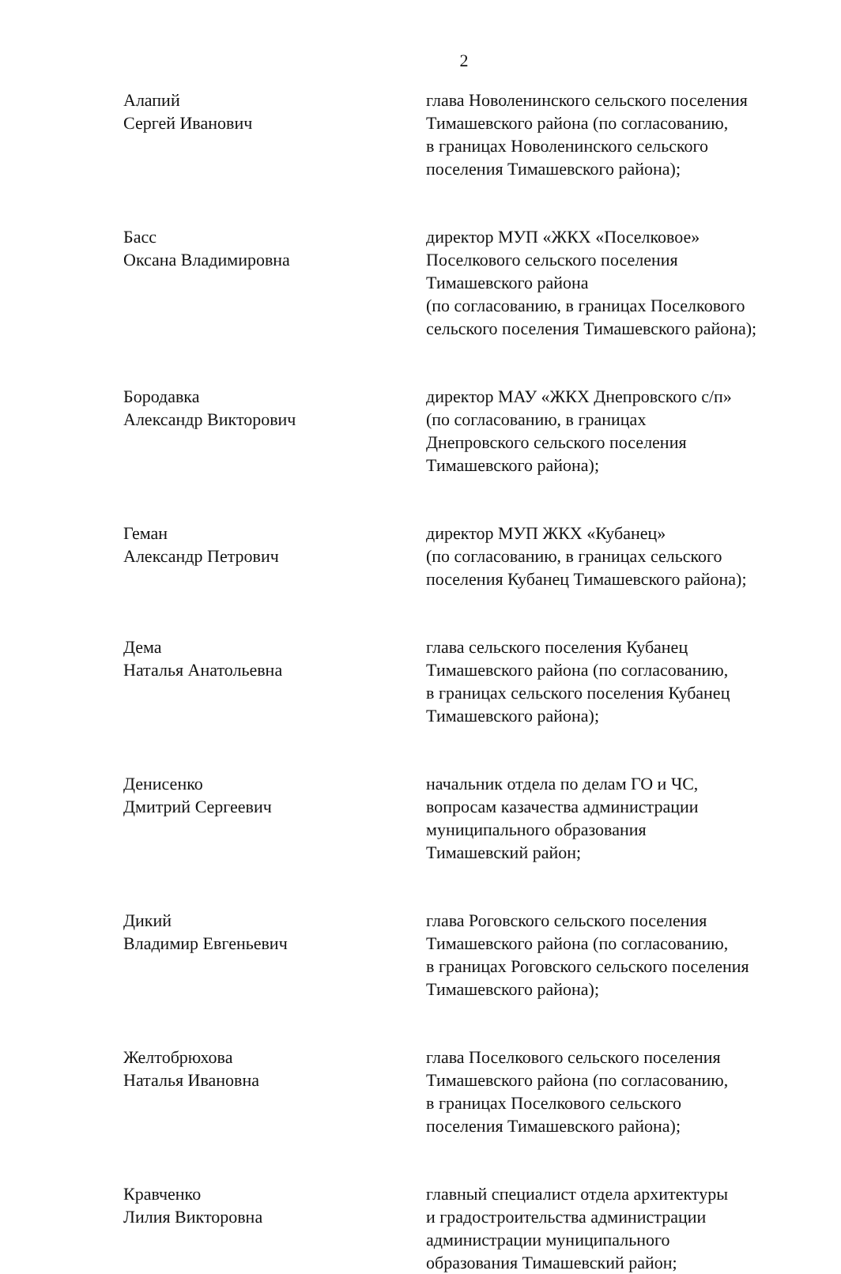2
Алапий
Сергей Иванович
глава Новоленинского сельского поселения
Тимашевского района (по согласованию,
в границах Новоленинского сельского
поселения Тимашевского района);
Басс
Оксана Владимировна
директор МУП «ЖКХ «Поселковое»
Поселкового сельского поселения
Тимашевского района
(по согласованию, в границах Поселкового
сельского поселения Тимашевского района);
Бородавка
Александр Викторович
директор МАУ «ЖКХ Днепровского с/п»
(по согласованию, в границах
Днепровского сельского поселения
Тимашевского района);
Геман
Александр Петрович
директор МУП ЖКХ «Кубанец»
(по согласованию, в границах сельского
поселения Кубанец Тимашевского района);
Дема
Наталья Анатольевна
глава сельского поселения Кубанец
Тимашевского района (по согласованию,
в границах сельского поселения Кубанец
Тимашевского района);
Денисенко
Дмитрий Сергеевич
начальник отдела по делам ГО и ЧС,
вопросам казачества администрации
муниципального образования
Тимашевский район;
Дикий
Владимир Евгеньевич
глава Роговского сельского поселения
Тимашевского района (по согласованию,
в границах Роговского сельского поселения
Тимашевского района);
Желтобрюхова
Наталья Ивановна
глава Поселкового сельского поселения
Тимашевского района (по согласованию,
в границах Поселкового сельского
поселения Тимашевского района);
Кравченко
Лилия Викторовна
главный специалист отдела архитектуры
и градостроительства администрации
администрации муниципального
образования Тимашевский район;